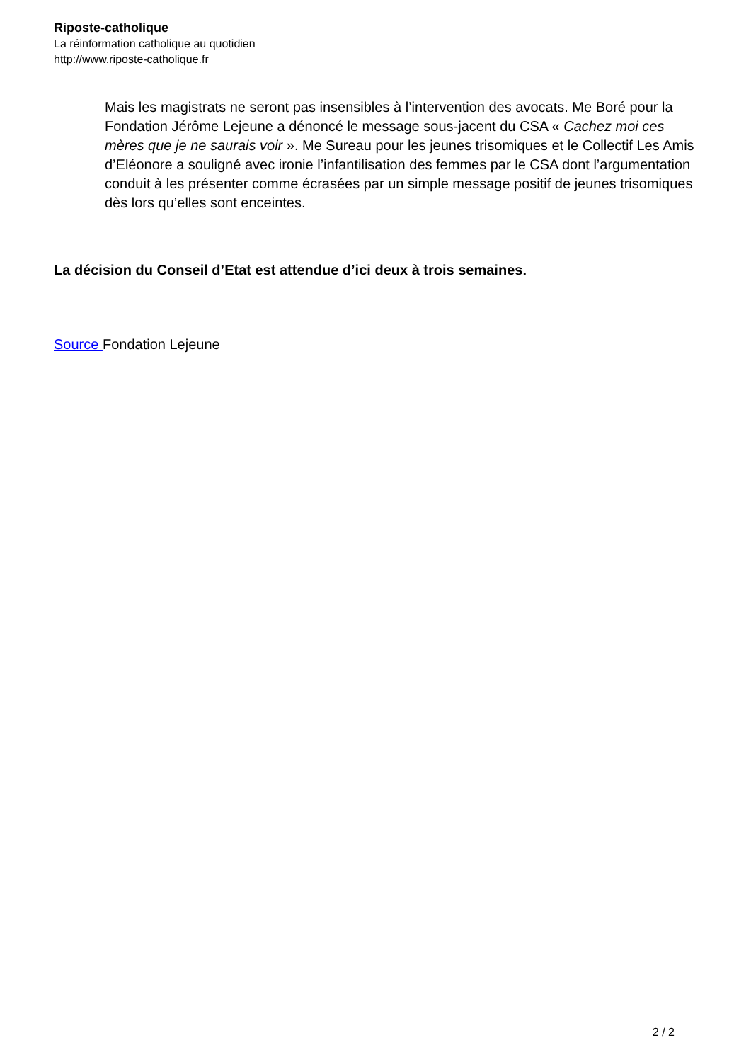Riposte-catholique
La réinformation catholique au quotidien
http://www.riposte-catholique.fr
Mais les magistrats ne seront pas insensibles à l’intervention des avocats. Me Boré pour la Fondation Jérôme Lejeune a dénoncé le message sous-jacent du CSA « Cachez moi ces mères que je ne saurais voir ». Me Sureau pour les jeunes trisomiques et le Collectif Les Amis d’Eléonore a souligné avec ironie l’infantilisation des femmes par le CSA dont l’argumentation conduit à les présenter comme écrasées par un simple message positif de jeunes trisomiques dès lors qu’elles sont enceintes.
La décision du Conseil d’Etat est attendue d’ici deux à trois semaines.
Source Fondation Lejeune
2 / 2